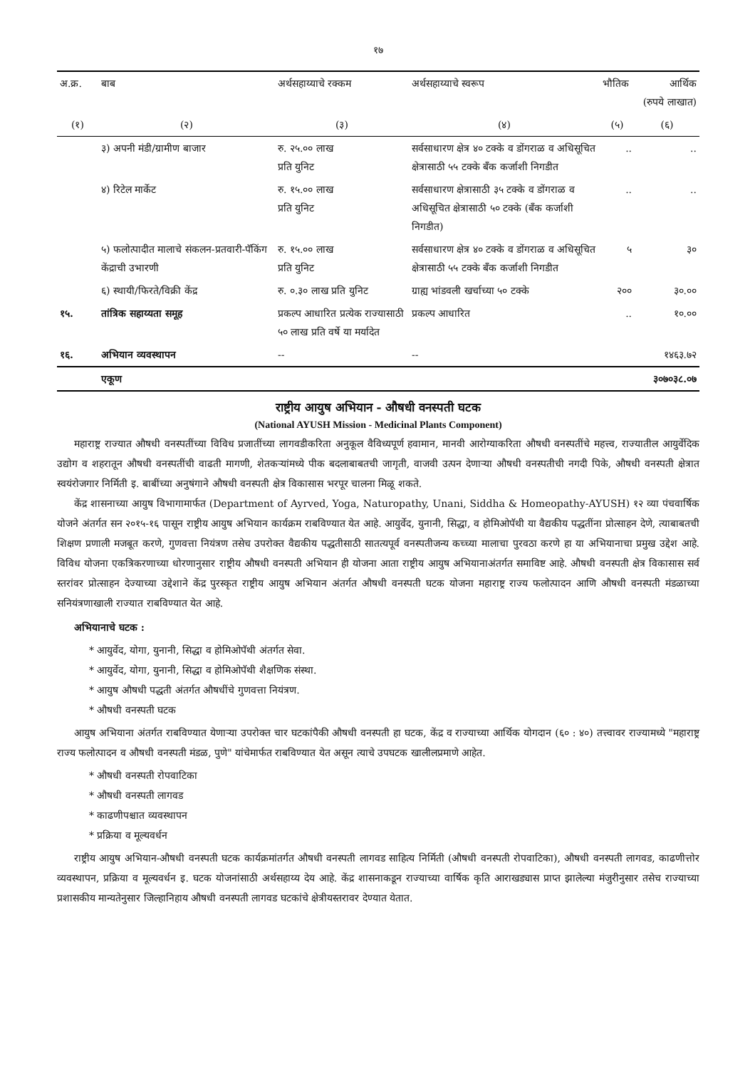१७
| अ.क्र. | बाब | अर्थसहाय्याचे रक्कम | अर्थसहाय्याचे स्वरूप | भौतिक | आर्थिक (रुपये लाखात) |
| --- | --- | --- | --- | --- | --- |
| (१) | (२) | (३) | (४) | (५) | (६) |
| | ३) अपनी मंडी/ग्रामीण बाजार | रु. २५.०० लाख प्रति युनिट | सर्वसाधारण क्षेत्र ४० टक्के व डोंगराळ व अधिसूचित क्षेत्रासाठी ५५ टक्के बँक कर्जाशी निगडीत | .. | .. |
| | ४) रिटेल मार्केट | रु. १५.०० लाख प्रति युनिट | सर्वसाधारण क्षेत्रासाठी ३५ टक्के व डोंगराळ व अधिसूचित क्षेत्रासाठी ५० टक्के (बँक कर्जाशी निगडीत) | .. | .. |
| | ५) फलोत्पादीत मालाचे संकलन-प्रतवारी-पॅकिंग केंद्राची उभारणी | रु. १५.०० लाख प्रति युनिट | सर्वसाधारण क्षेत्र ४० टक्के व डोंगराळ व अधिसूचित क्षेत्रासाठी ५५ टक्के बँक कर्जाशी निगडीत | ५ | ३० |
| | ६) स्थायी/फिरते/विक्री केंद्र | रु. ०.३० लाख प्रति युनिट | ग्राह्य भांडवली खर्चाच्या ५० टक्के | २०० | ३०.०० |
| १५. | तांत्रिक सहाय्यता समूह | प्रकल्प आधारित प्रत्येक राज्यासाठी ५० लाख प्रति वर्षे या मर्यादेत | प्रकल्प आधारित | .. | १०.०० |
| १६. | अभियान व्यवस्थापन | -- | -- | | १४६३.७२ |
| | एकूण | | | | ३०७०३८.०७ |
राष्ट्रीय आयुष अभियान - औषधी वनस्पती घटक
(National AYUSH Mission - Medicinal Plants Component)
महाराष्ट्र राज्यात औषधी वनस्पतींच्या विविध प्रजातींच्या लागवडीकरिता अनुकूल वैविध्यपूर्ण हवामान, मानवी आरोग्याकरिता औषधी वनस्पतींचे महत्त्व, राज्यातील आयुर्वेदिक उद्योग व शहरातून औषधी वनस्पतींची वाढती मागणी, शेतकऱ्यांमध्ये पीक बदलाबाबतची जागृती, वाजवी उत्पन देणाऱ्या औषधी वनस्पतीची नगदी पिके, औषधी वनस्पती क्षेत्रात स्वयंरोजगार निर्मिती इ. बाबींच्या अनुषंगाने औषधी वनस्पती क्षेत्र विकासास भरपूर चालना मिळू शकते.
केंद्र शासनाच्या आयुष विभागामार्फत (Department of Ayrved, Yoga, Naturopathy, Unani, Siddha & Homeopathy-AYUSH) १२ व्या पंचवार्षिक योजने अंतर्गत सन २०१५-१६ पासून राष्ट्रीय आयुष अभियान कार्यक्रम राबविण्यात येत आहे. आयुर्वेद, युनानी, सिद्धा, व होमिओपॅथी या वैद्यकीय पद्धतींना प्रोत्साहन देणे, त्याबाबतची शिक्षण प्रणाली मजबूत करणे, गुणवत्ता नियंत्रण तसेच उपरोक्त वैद्यकीय पद्धतीसाठी सातत्यपूर्व वनस्पतीजन्य कच्च्या मालाचा पुरवठा करणे हा या अभियानाचा प्रमुख उद्देश आहे. विविध योजना एकत्रिकरणाच्या धोरणानुसार राष्ट्रीय औषधी वनस्पती अभियान ही योजना आता राष्ट्रीय आयुष अभियानाअंतर्गत समाविष्ट आहे. औषधी वनस्पती क्षेत्र विकासास सर्व स्तरांवर प्रोत्साहन देज्याच्या उद्देशाने केंद्र पुरस्कृत राष्ट्रीय आयुष अभियान अंतर्गत औषधी वनस्पती घटक योजना महाराष्ट्र राज्य फलोत्पादन आणि औषधी वनस्पती मंडळाच्या सनियंत्रणाखाली राज्यात राबविण्यात येत आहे.
अभियानाचे घटक :
* आयुर्वेद, योगा, युनानी, सिद्धा व होमिओपॅथी अंतर्गत सेवा.
* आयुर्वेद, योगा, युनानी, सिद्धा व होमिओपॅथी शैक्षणिक संस्था.
* आयुष औषधी पद्धती अंतर्गत औषधींचे गुणवत्ता नियंत्रण.
* औषधी वनस्पती घटक
आयुष अभियाना अंतर्गत राबविण्यात येणाऱ्या उपरोक्त चार घटकांपैकी औषधी वनस्पती हा घटक, केंद्र व राज्याच्या आर्थिक योगदान (६० : ४०) तत्त्वावर राज्यामध्ये "महाराष्ट्र राज्य फलोत्पादन व औषधी वनस्पती मंडळ, पुणे" यांचेमार्फत राबविण्यात येत असून त्याचे उपघटक खालीलप्रमाणे आहेत.
* औषधी वनस्पती रोपवाटिका
* औषधी वनस्पती लागवड
* काढणीपश्चात व्यवस्थापन
* प्रक्रिया व मूल्यवर्धन
राष्ट्रीय आयुष अभियान-औषधी वनस्पती घटक कार्यक्रमांतर्गत औषधी वनस्पती लागवड साहित्य निर्मिती (औषधी वनस्पती रोपवाटिका), औषधी वनस्पती लागवड, काढणीत्तोर व्यवस्थापन, प्रक्रिया व मूल्यवर्धन इ. घटक योजनांसाठी अर्थसहाय्य देय आहे. केंद्र शासनाकडून राज्याच्या वार्षिक कृति आराखड्यास प्राप्त झालेल्या मंजुरीनुसार तसेच राज्याच्या प्रशासकीय मान्यतेनुसार जिल्हानिहाय औषधी वनस्पती लागवड घटकांचे क्षेत्रीयस्तरावर देण्यात येतात.